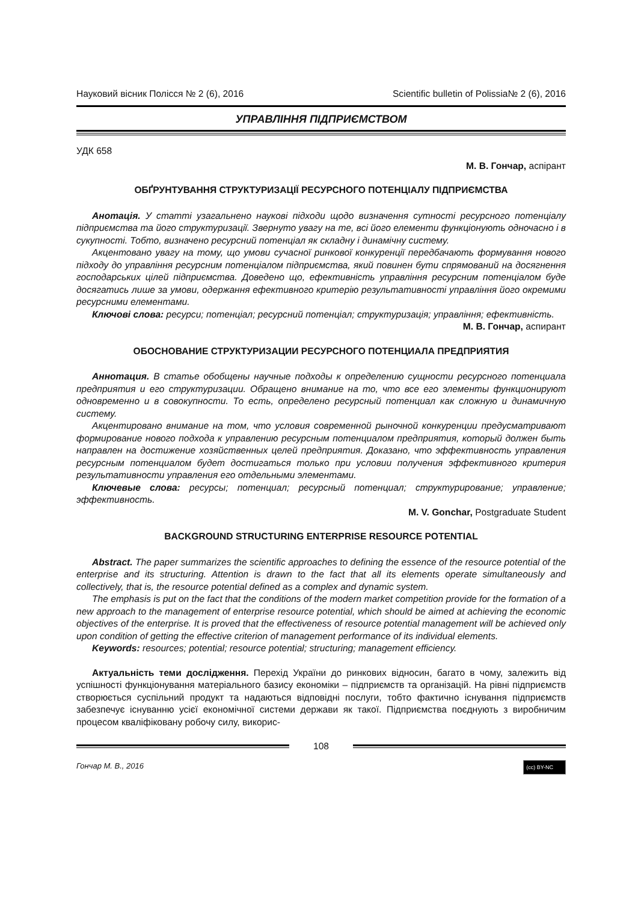Науковий вісник Полісся № 2 (6), 2016 Scientific bulletin of Polissia№ 2 (6), 2016
УПРАВЛІННЯ ПІДПРИЄМСТВОМ
УДК 658
М. В. Гончар, аспірант
ОБҐРУНТУВАННЯ СТРУКТУРИЗАЦІЇ РЕСУРСНОГО ПОТЕНЦІАЛУ ПІДПРИЄМСТВА
Анотація. У статті узагальнено наукові підходи щодо визначення сутності ресурсного потенціалу підприємства та його структуризації. Звернуто увагу на те, всі його елементи функціонують одночасно і в сукупності. Тобто, визначено ресурсний потенціал як складну і динамічну систему.
Акцентовано увагу на тому, що умови сучасної ринкової конкуренції передбачають формування нового підходу до управління ресурсним потенціалом підприємства, який повинен бути спрямований на досягнення господарських цілей підприємства. Доведено що, ефективність управління ресурсним потенціалом буде досягатись лише за умови, одержання ефективного критерію результативності управління його окремими ресурсними елементами.
Ключові слова: ресурси; потенціал; ресурсний потенціал; структуризація; управління; ефективність.
М. В. Гончар, аспирант
ОБОСНОВАНИЕ СТРУКТУРИЗАЦИИ РЕСУРСНОГО ПОТЕНЦИАЛА ПРЕДПРИЯТИЯ
Аннотация. В статье обобщены научные подходы к определению сущности ресурсного потенциала предприятия и его структуризации. Обращено внимание на то, что все его элементы функционируют одновременно и в совокупности. То есть, определено ресурсный потенциал как сложную и динамичную систему.
Акцентировано внимание на том, что условия современной рыночной конкуренции предусматривают формирование нового подхода к управлению ресурсным потенциалом предприятия, который должен быть направлен на достижение хозяйственных целей предприятия. Доказано, что эффективность управления ресурсным потенциалом будет достигаться только при условии получения эффективного критерия результативности управления его отдельными элементами.
Ключевые слова: ресурсы; потенциал; ресурсный потенциал; структурирование; управление; эффективность.
M. V. Gonchar, Postgraduate Student
BACKGROUND STRUCTURING ENTERPRISE RESOURCE POTENTIAL
Abstract. The paper summarizes the scientific approaches to defining the essence of the resource potential of the enterprise and its structuring. Attention is drawn to the fact that all its elements operate simultaneously and collectively, that is, the resource potential defined as a complex and dynamic system.
The emphasis is put on the fact that the conditions of the modern market competition provide for the formation of a new approach to the management of enterprise resource potential, which should be aimed at achieving the economic objectives of the enterprise. It is proved that the effectiveness of resource potential management will be achieved only upon condition of getting the effective criterion of management performance of its individual elements.
Keywords: resources; potential; resource potential; structuring; management efficiency.
Актуальність теми дослідження. Перехід України до ринкових відносин, багато в чому, залежить від успішності функціонування матеріального базису економіки – підприємств та організацій. На рівні підприємств створюється суспільний продукт та надаються відповідні послуги, тобто фактично існування підприємств забезпечує існуванню усієї економічної системи держави як такої. Підприємства поєднують з виробничим процесом кваліфіковану робочу силу, викорис-
108
Гончар М. В., 2016 (cc) BY-NC